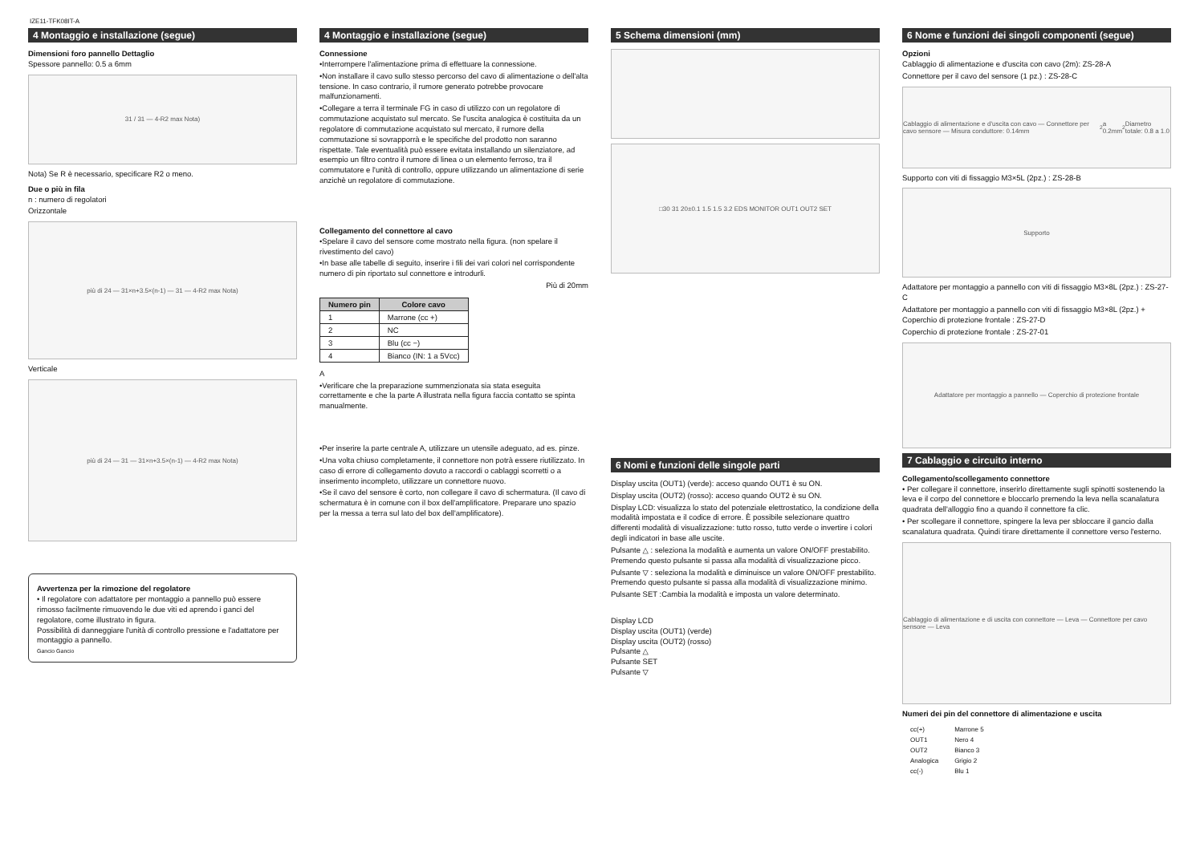IZE11-TFK08IT-A
4 Montaggio e installazione (segue)
Dimensioni foro pannello Dettaglio
Spessore pannello: 0.5 a 6mm
31 / 31 — 4-R2 max Nota)
Nota) Se R è necessario, specificare R2 o meno.
Due o più in fila
n : numero di regolatori
Orizzontale
più di 24 — 31×n+3.5×(n-1) — 31 — 4-R2 max Nota)
Verticale
più di 24 — 31 — 31×n+3.5×(n-1) — 4-R2 max Nota)
Avvertenza per la rimozione del regolatore
• Il regolatore con adattatore per montaggio a pannello può essere rimosso facilmente rimuovendo le due viti ed aprendo i ganci del regolatore, come illustrato in figura.
Possibilità di danneggiare l'unità di controllo pressione e l'adattatore per montaggio a pannello.
Gancio Gancio
4 Montaggio e installazione (segue)
Connessione
•Interrompere l'alimentazione prima di effettuare la connessione.
•Non installare il cavo sullo stesso percorso del cavo di alimentazione o dell'alta tensione. In caso contrario, il rumore generato potrebbe provocare malfunzionamenti.
•Collegare a terra il terminale FG in caso di utilizzo con un regolatore di commutazione acquistato sul mercato. Se l'uscita analogica è costituita da un regolatore di commutazione acquistato sul mercato, il rumore della commutazione si sovrapporrà e le specifiche del prodotto non saranno rispettate. Tale eventualità può essere evitata installando un silenziatore, ad esempio un filtro contro il rumore di linea o un elemento ferroso, tra il commutatore e l'unità di controllo, oppure utilizzando un alimentazione di serie anzichè un regolatore di commutazione.
Collegamento del connettore al cavo
•Spelare il cavo del sensore come mostrato nella figura. (non spelare il rivestimento del cavo)
•In base alle tabelle di seguito, inserire i fili dei vari colori nel corrispondente numero di pin riportato sul connettore e introdurli.
Più di 20mm
| Numero pin | Colore cavo |
| --- | --- |
| 1 | Marrone (cc +) |
| 2 | NC |
| 3 | Blu (cc −) |
| 4 | Bianco (IN: 1 a 5Vcc) |
A
•Verificare che la preparazione summenzionata sia stata eseguita correttamente e che la parte A illustrata nella figura faccia contatto se spinta manualmente.
•Per inserire la parte centrale A, utilizzare un utensile adeguato, ad es. pinze.
•Una volta chiuso completamente, il connettore non potrà essere riutilizzato. In caso di errore di collegamento dovuto a raccordi o cablaggi scorretti o a inserimento incompleto, utilizzare un connettore nuovo.
•Se il cavo del sensore è corto, non collegare il cavo di schermatura. (Il cavo di schermatura è in comune con il box dell'amplificatore. Preparare uno spazio per la messa a terra sul lato del box dell'amplificatore).
5 Schema dimensioni (mm)
□30 31 20±0.1 1.5 1.5 3.2 EDS MONITOR OUT1 OUT2 SET
6 Nomi e funzioni delle singole parti
Display uscita (OUT1) (verde): acceso quando OUT1 è su ON.
Display uscita (OUT2) (rosso): acceso quando OUT2 è su ON.
Display LCD: visualizza lo stato del potenziale elettrostatico, la condizione della modalità impostata e il codice di errore. È possibile selezionare quattro differenti modalità di visualizzazione: tutto rosso, tutto verde o invertire i colori degli indicatori in base alle uscite.
Pulsante △ : seleziona la modalità e aumenta un valore ON/OFF prestabilito. Premendo questo pulsante si passa alla modalità di visualizzazione picco.
Pulsante ▽ : seleziona la modalità e diminuisce un valore ON/OFF prestabilito. Premendo questo pulsante si passa alla modalità di visualizzazione minimo.
Pulsante SET :Cambia la modalità e imposta un valore determinato.
Display LCD
Display uscita (OUT1) (verde)
Display uscita (OUT2) (rosso)
Pulsante △
Pulsante SET
Pulsante ▽
6 Nome e funzioni dei singoli componenti (segue)
Opzioni
Cablaggio di alimentazione e d'uscita con cavo (2m): ZS-28-A
Connettore per il cavo del sensore (1 pz.) : ZS-28-C
Cablaggio di alimentazione e d'uscita con cavo — Connettore per cavo sensore — Misura conduttore: 0.14mm<sup>2</sup> a 0.2mm<sup>2</sup> Diametro totale: 0.8 a 1.0
Supporto con viti di fissaggio M3×5L (2pz.) : ZS-28-B
Supporto
Adattatore per montaggio a pannello con viti di fissaggio M3×8L (2pz.) : ZS-27-C
Adattatore per montaggio a pannello con viti di fissaggio M3×8L (2pz.) + Coperchio di protezione frontale : ZS-27-D
Coperchio di protezione frontale : ZS-27-01
Adattatore per montaggio a pannello — Coperchio di protezione frontale
7 Cablaggio e circuito interno
Collegamento/scollegamento connettore
• Per collegare il connettore, inserirlo direttamente sugli spinotti sostenendo la leva e il corpo del connettore e bloccarlo premendo la leva nella scanalatura quadrata dell'alloggio fino a quando il connettore fa clic.
• Per scollegare il connettore, spingere la leva per sbloccare il gancio dalla scanalatura quadrata. Quindi tirare direttamente il connettore verso l'esterno.
Cablaggio di alimentazione e di uscita con connettore — Leva — Connettore per cavo sensore — Leva
Numeri dei pin del connettore di alimentazione e uscita
| cc(+) | Marrone 5 |
| OUT1 | Nero 4 |
| OUT2 | Bianco 3 |
| Analogica | Grigio 2 |
| cc(-) | Blu 1 |